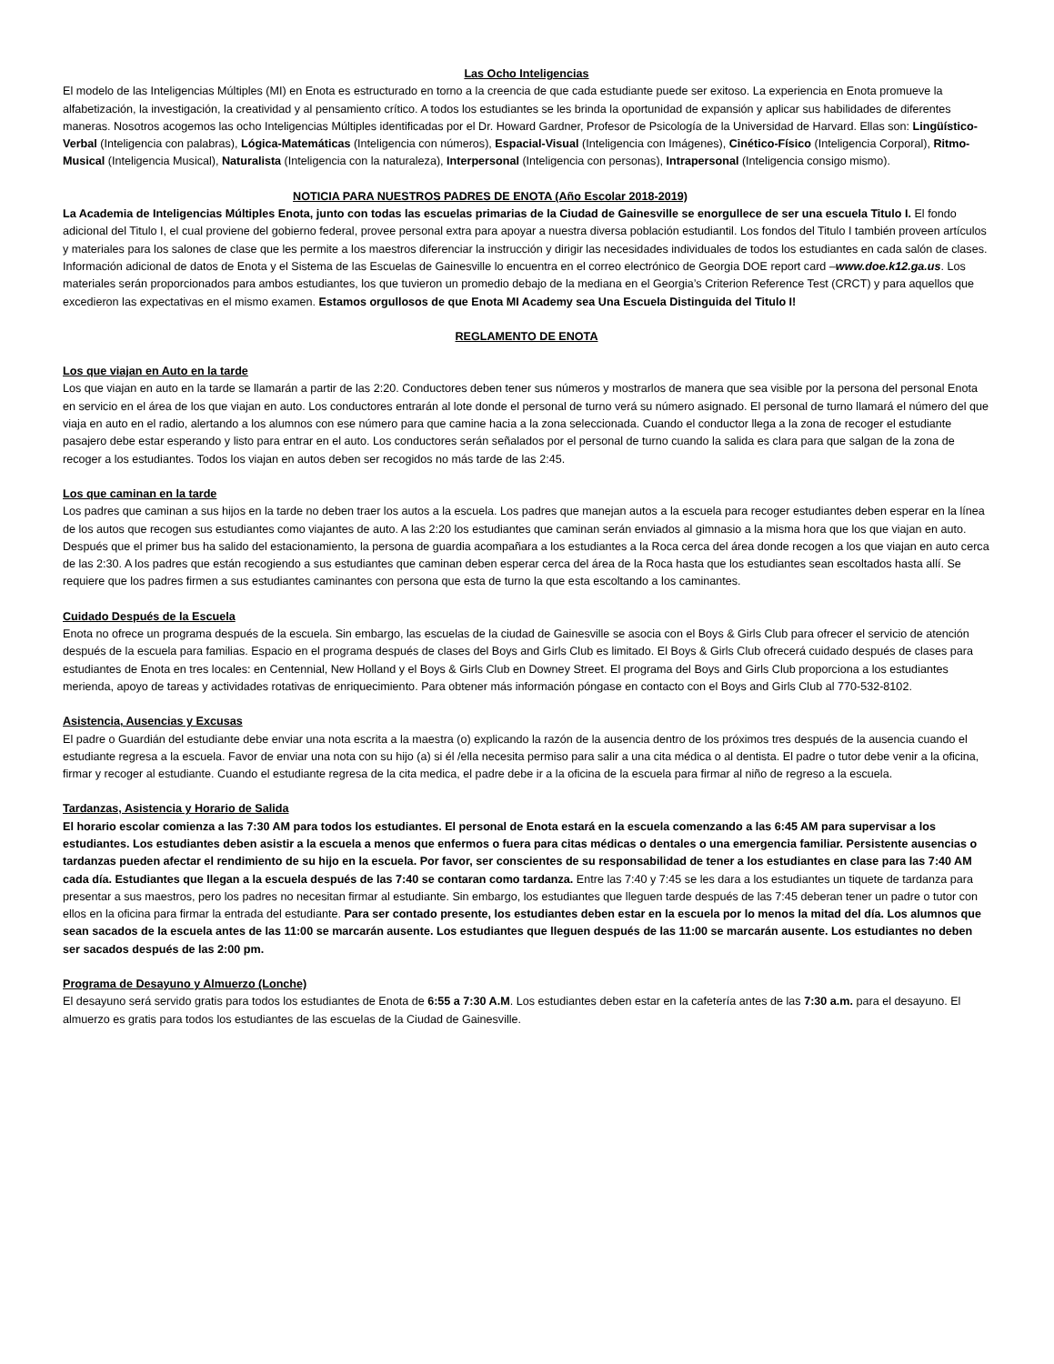Las Ocho Inteligencias
El modelo de las Inteligencias Múltiples (MI) en Enota es estructurado en torno a la creencia de que cada estudiante puede ser exitoso. La experiencia en Enota promueve la alfabetización, la investigación, la creatividad y al pensamiento crítico. A todos los estudiantes se les brinda la oportunidad de expansión y aplicar sus habilidades de diferentes maneras. Nosotros acogemos las ocho Inteligencias Múltiples identificadas por el Dr. Howard Gardner, Profesor de Psicología de la Universidad de Harvard. Ellas son: Lingüístico-Verbal (Inteligencia con palabras), Lógica-Matemáticas (Inteligencia con números), Espacial-Visual (Inteligencia con Imágenes), Cinético-Físico (Inteligencia Corporal), Ritmo-Musical (Inteligencia Musical), Naturalista (Inteligencia con la naturaleza), Interpersonal (Inteligencia con personas), Intrapersonal (Inteligencia consigo mismo).
NOTICIA PARA NUESTROS PADRES DE ENOTA (Año Escolar 2018-2019)
La Academia de Inteligencias Múltiples Enota, junto con todas las escuelas primarias de la Ciudad de Gainesville se enorgullece de ser una escuela Titulo I. El fondo adicional del Titulo I, el cual proviene del gobierno federal, provee personal extra para apoyar a nuestra diversa población estudiantil. Los fondos del Titulo I también proveen artículos y materiales para los salones de clase que les permite a los maestros diferenciar la instrucción y dirigir las necesidades individuales de todos los estudiantes en cada salón de clases. Información adicional de datos de Enota y el Sistema de las Escuelas de Gainesville lo encuentra en el correo electrónico de Georgia DOE report card –www.doe.k12.ga.us. Los materiales serán proporcionados para ambos estudiantes, los que tuvieron un promedio debajo de la mediana en el Georgia’s Criterion Reference Test (CRCT) y para aquellos que excedieron las expectativas en el mismo examen. Estamos orgullosos de que Enota MI Academy sea Una Escuela Distinguida del Titulo I!
REGLAMENTO DE ENOTA
Los que viajan en Auto en la tarde
Los que viajan en auto en la tarde se llamarán a partir de las 2:20. Conductores deben tener sus números y mostrarlos de manera que sea visible por la persona del personal Enota en servicio en el área de los que viajan en auto. Los conductores entrarán al lote donde el personal de turno verá su número asignado. El personal de turno llamará el número del que viaja en auto en el radio, alertando a los alumnos con ese número para que camine hacia a la zona seleccionada. Cuando el conductor llega a la zona de recoger el estudiante pasajero debe estar esperando y listo para entrar en el auto. Los conductores serán señalados por el personal de turno cuando la salida es clara para que salgan de la zona de recoger a los estudiantes. Todos los viajan en autos deben ser recogidos no más tarde de las 2:45.
Los que caminan en la tarde
Los padres que caminan a sus hijos en la tarde no deben traer los autos a la escuela. Los padres que manejan autos a la escuela para recoger estudiantes deben esperar en la línea de los autos que recogen sus estudiantes como viajantes de auto. A las 2:20 los estudiantes que caminan serán enviados al gimnasio a la misma hora que los que viajan en auto. Después que el primer bus ha salido del estacionamiento, la persona de guardia acompañara a los estudiantes a la Roca cerca del área donde recogen a los que viajan en auto cerca de las 2:30. A los padres que están recogiendo a sus estudiantes que caminan deben esperar cerca del área de la Roca hasta que los estudiantes sean escoltados hasta allí. Se requiere que los padres firmen a sus estudiantes caminantes con persona que esta de turno la que esta escoltando a los caminantes.
Cuidado Después de la Escuela
Enota no ofrece un programa después de la escuela. Sin embargo, las escuelas de la ciudad de Gainesville se asocia con el Boys & Girls Club para ofrecer el servicio de atención después de la escuela para familias. Espacio en el programa después de clases del Boys and Girls Club es limitado. El Boys & Girls Club ofrecerá cuidado después de clases para estudiantes de Enota en tres locales: en Centennial, New Holland y el Boys & Girls Club en Downey Street. El programa del Boys and Girls Club proporciona a los estudiantes merienda, apoyo de tareas y actividades rotativas de enriquecimiento. Para obtener más información póngase en contacto con el Boys and Girls Club al 770-532-8102.
Asistencia, Ausencias y Excusas
El padre o Guardián del estudiante debe enviar una nota escrita a la maestra (o) explicando la razón de la ausencia dentro de los próximos tres después de la ausencia cuando el estudiante regresa a la escuela. Favor de enviar una nota con su hijo (a) si él /ella necesita permiso para salir a una cita médica o al dentista. El padre o tutor debe venir a la oficina, firmar y recoger al estudiante. Cuando el estudiante regresa de la cita medica, el padre debe ir a la oficina de la escuela para firmar al niño de regreso a la escuela.
Tardanzas, Asistencia y Horario de Salida
El horario escolar comienza a las 7:30 AM para todos los estudiantes. El personal de Enota estará en la escuela comenzando a las 6:45 AM para supervisar a los estudiantes. Los estudiantes deben asistir a la escuela a menos que enfermos o fuera para citas médicas o dentales o una emergencia familiar. Persistente ausencias o tardanzas pueden afectar el rendimiento de su hijo en la escuela. Por favor, ser conscientes de su responsabilidad de tener a los estudiantes en clase para las 7:40 AM cada día. Estudiantes que llegan a la escuela después de las 7:40 se contaran como tardanza. Entre las 7:40 y 7:45 se les dara a los estudiantes un tiquete de tardanza para presentar a sus maestros, pero los padres no necesitan firmar al estudiante. Sin embargo, los estudiantes que lleguen tarde después de las 7:45 deberan tener un padre o tutor con ellos en la oficina para firmar la entrada del estudiante. Para ser contado presente, los estudiantes deben estar en la escuela por lo menos la mitad del día. Los alumnos que sean sacados de la escuela antes de las 11:00 se marcarán ausente. Los estudiantes que lleguen después de las 11:00 se marcarán ausente. Los estudiantes no deben ser sacados después de las 2:00 pm.
Programa de Desayuno y Almuerzo (Lonche)
El desayuno será servido gratis para todos los estudiantes de Enota de 6:55 a 7:30 A.M. Los estudiantes deben estar en la cafetería antes de las 7:30 a.m. para el desayuno. El almuerzo es gratis para todos los estudiantes de las escuelas de la Ciudad de Gainesville.